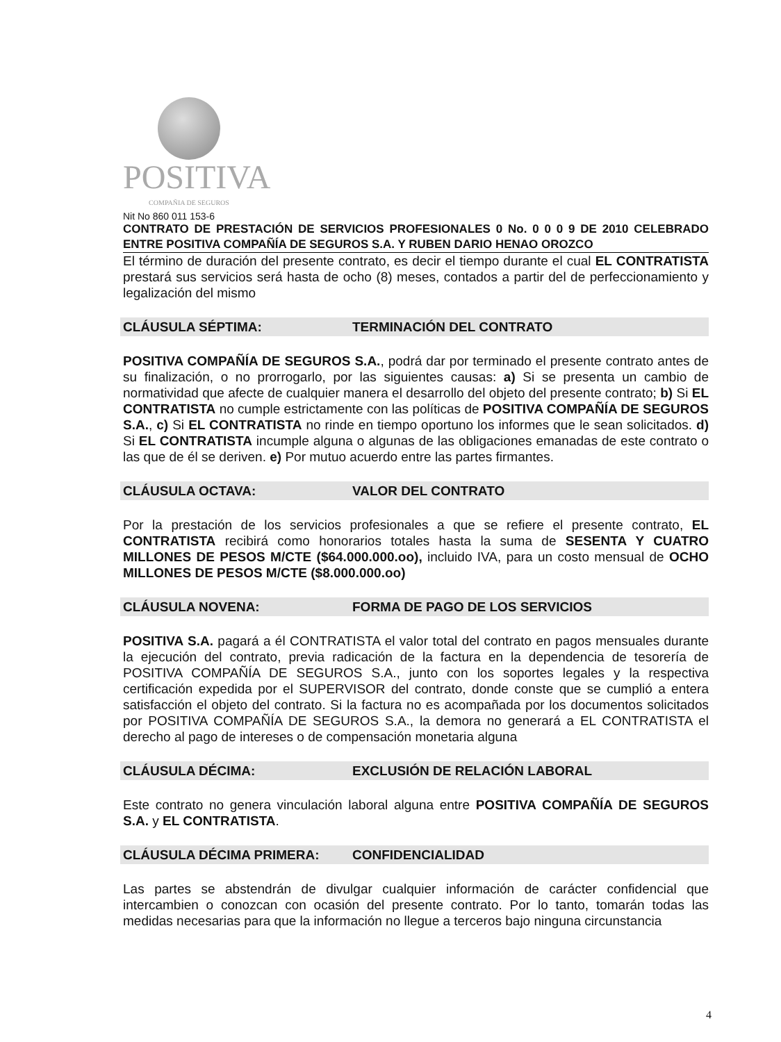POSITIVA
COMPAÑIA DE SEGUROS
Nit No 860 011 153-6
CONTRATO DE PRESTACIÓN DE SERVICIOS PROFESIONALES 0 No. 0 0 0 9 DE 2010 CELEBRADO ENTRE POSITIVA COMPAÑÍA DE SEGUROS S.A. Y RUBEN DARIO HENAO OROZCO
El término de duración del presente contrato, es decir el tiempo durante el cual EL CONTRATISTA prestará sus servicios será hasta de ocho (8) meses, contados a partir del de perfeccionamiento y legalización del mismo
CLÁUSULA SÉPTIMA: TERMINACIÓN DEL CONTRATO
POSITIVA COMPAÑÍA DE SEGUROS S.A., podrá dar por terminado el presente contrato antes de su finalización, o no prorrogarlo, por las siguientes causas: a) Si se presenta un cambio de normatividad que afecte de cualquier manera el desarrollo del objeto del presente contrato; b) Si EL CONTRATISTA no cumple estrictamente con las políticas de POSITIVA COMPAÑÍA DE SEGUROS S.A., c) Si EL CONTRATISTA no rinde en tiempo oportuno los informes que le sean solicitados. d) Si EL CONTRATISTA incumple alguna o algunas de las obligaciones emanadas de este contrato o las que de él se deriven. e) Por mutuo acuerdo entre las partes firmantes.
CLÁUSULA OCTAVA: VALOR DEL CONTRATO
Por la prestación de los servicios profesionales a que se refiere el presente contrato, EL CONTRATISTA recibirá como honorarios totales hasta la suma de SESENTA Y CUATRO MILLONES DE PESOS M/CTE ($64.000.000.oo), incluido IVA, para un costo mensual de OCHO MILLONES DE PESOS M/CTE ($8.000.000.oo)
CLÁUSULA NOVENA: FORMA DE PAGO DE LOS SERVICIOS
POSITIVA S.A. pagará a él CONTRATISTA el valor total del contrato en pagos mensuales durante la ejecución del contrato, previa radicación de la factura en la dependencia de tesorería de POSITIVA COMPAÑÍA DE SEGUROS S.A., junto con los soportes legales y la respectiva certificación expedida por el SUPERVISOR del contrato, donde conste que se cumplió a entera satisfacción el objeto del contrato. Si la factura no es acompañada por los documentos solicitados por POSITIVA COMPAÑÍA DE SEGUROS S.A., la demora no generará a EL CONTRATISTA el derecho al pago de intereses o de compensación monetaria alguna
CLÁUSULA DÉCIMA: EXCLUSIÓN DE RELACIÓN LABORAL
Este contrato no genera vinculación laboral alguna entre POSITIVA COMPAÑÍA DE SEGUROS S.A. y EL CONTRATISTA.
CLÁUSULA DÉCIMA PRIMERA: CONFIDENCIALIDAD
Las partes se abstendrán de divulgar cualquier información de carácter confidencial que intercambien o conozcan con ocasión del presente contrato. Por lo tanto, tomarán todas las medidas necesarias para que la información no llegue a terceros bajo ninguna circunstancia
4